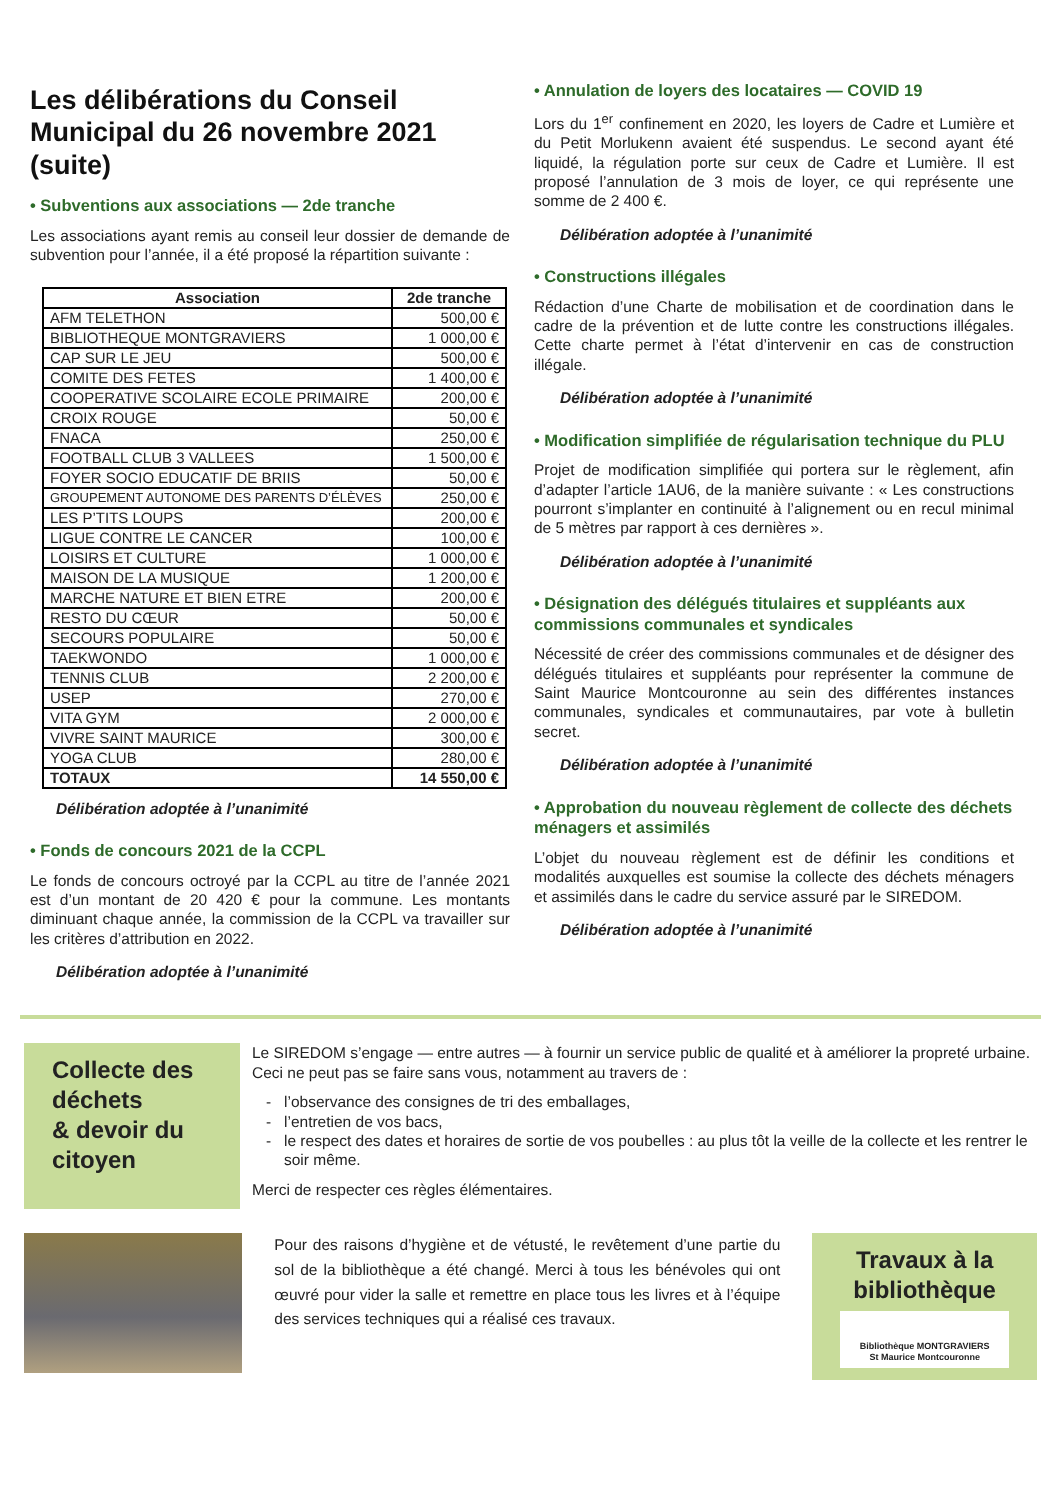Les délibérations du Conseil Municipal du 26 novembre 2021 (suite)
• Subventions aux associations — 2de tranche
Les associations ayant remis au conseil leur dossier de demande de subvention pour l’année, il a été proposé la répartition suivante :
| Association | 2de tranche |
| --- | --- |
| AFM TELETHON | 500,00 € |
| BIBLIOTHEQUE MONTGRAVIERS | 1 000,00 € |
| CAP SUR LE JEU | 500,00 € |
| COMITE DES FETES | 1 400,00 € |
| COOPERATIVE SCOLAIRE ECOLE PRIMAIRE | 200,00 € |
| CROIX ROUGE | 50,00 € |
| FNACA | 250,00 € |
| FOOTBALL CLUB 3 VALLEES | 1 500,00 € |
| FOYER SOCIO EDUCATIF DE BRIIS | 50,00 € |
| GROUPEMENT AUTONOME DES PARENTS D’ÉLÈVES | 250,00 € |
| LES P’TITS LOUPS | 200,00 € |
| LIGUE CONTRE LE CANCER | 100,00 € |
| LOISIRS ET CULTURE | 1 000,00 € |
| MAISON DE LA MUSIQUE | 1 200,00 € |
| MARCHE NATURE ET BIEN ETRE | 200,00 € |
| RESTO DU CŒUR | 50,00 € |
| SECOURS POPULAIRE | 50,00 € |
| TAEKWONDO | 1 000,00 € |
| TENNIS CLUB | 2 200,00 € |
| USEP | 270,00 € |
| VITA GYM | 2 000,00 € |
| VIVRE SAINT MAURICE | 300,00 € |
| YOGA CLUB | 280,00 € |
| TOTAUX | 14 550,00 € |
Délibération adoptée à l’unanimité
• Fonds de concours 2021 de la CCPL
Le fonds de concours octroyé par la CCPL au titre de l’année 2021 est d’un montant de 20 420 € pour la commune. Les montants diminuant chaque année, la commission de la CCPL va travailler sur les critères d’attribution en 2022.
Délibération adoptée à l’unanimité
• Annulation de loyers des locataires — COVID 19
Lors du 1<sup>er</sup> confinement en 2020, les loyers de Cadre et Lumière et du Petit Morlukenn avaient été suspendus. Le second ayant été liquidé, la régulation porte sur ceux de Cadre et Lumière. Il est proposé l’annulation de 3 mois de loyer, ce qui représente une somme de 2 400 €.
Délibération adoptée à l’unanimité
• Constructions illégales
Rédaction d’une Charte de mobilisation et de coordination dans le cadre de la prévention et de lutte contre les constructions illégales. Cette charte permet à l’état d’intervenir en cas de construction illégale.
Délibération adoptée à l’unanimité
• Modification simplifiée de régularisation technique du PLU
Projet de modification simplifiée qui portera sur le règlement, afin d’adapter l’article 1AU6, de la manière suivante : « Les constructions pourront s’implanter en continuité à l’alignement ou en recul minimal de 5 mètres par rapport à ces dernières ».
Délibération adoptée à l’unanimité
• Désignation des délégués titulaires et suppléants aux commissions communales et syndicales
Nécessité de créer des commissions communales et de désigner des délégués titulaires et suppléants pour représenter la commune de Saint Maurice Montcouronne au sein des différentes instances communales, syndicales et communautaires, par vote à bulletin secret.
Délibération adoptée à l’unanimité
• Approbation du nouveau règlement de collecte des déchets ménagers et assimilés
L’objet du nouveau règlement est de définir les conditions et modalités auxquelles est soumise la collecte des déchets ménagers et assimilés dans le cadre du service assuré par le SIREDOM.
Délibération adoptée à l’unanimité
Collecte des déchets
& devoir du citoyen
Le SIREDOM s’engage — entre autres — à fournir un service public de qualité et à améliorer la propreté urbaine.
Ceci ne peut pas se faire sans vous, notamment au travers de :
l’observance des consignes de tri des emballages,
l’entretien de vos bacs,
le respect des dates et horaires de sortie de vos poubelles : au plus tôt la veille de la collecte et les rentrer le soir même.
Merci de respecter ces règles élémentaires.
Pour des raisons d’hygiène et de vétusté, le revêtement d’une partie du sol de la bibliothèque a été changé. Merci à tous les bénévoles qui ont œuvré pour vider la salle et remettre en place tous les livres et à l’équipe des services techniques qui a réalisé ces travaux.
Travaux à la bibliothèque
Bibliothèque MONTGRAVIERS
St Maurice Montcouronne